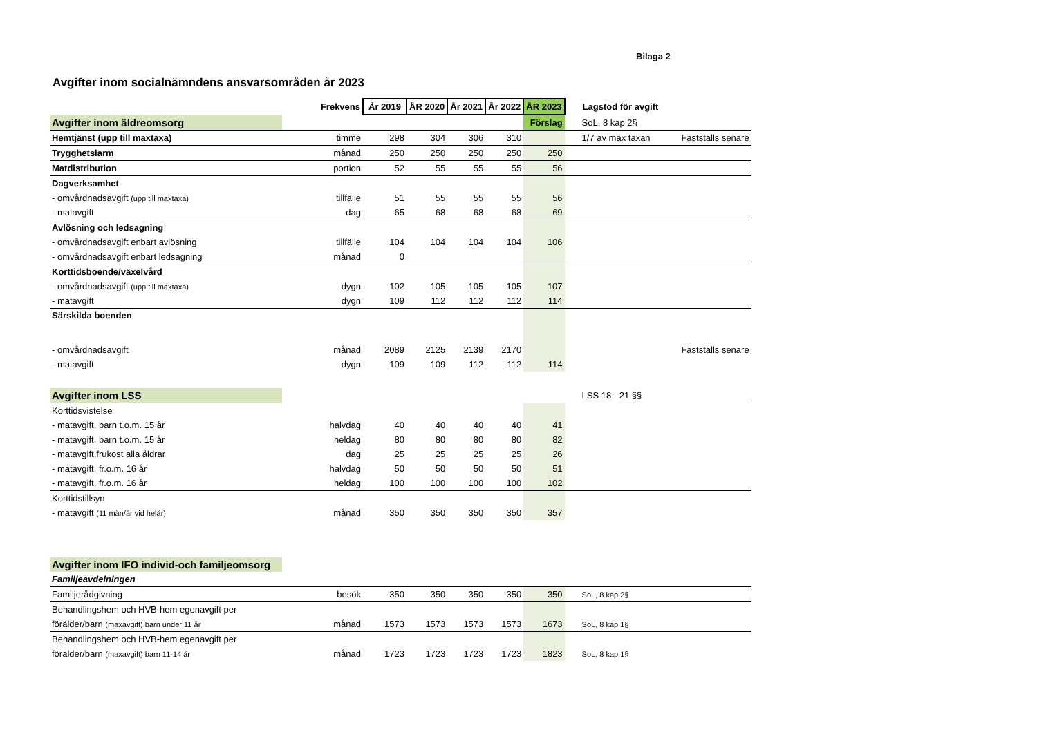Bilaga 2
Avgifter inom socialnämndens ansvarsområden år 2023
| | Frekvens | År 2019 | ÅR 2020 | År 2021 | År 2022 | ÅR 2023 | Lagstöd för avgift | |
| --- | --- | --- | --- | --- | --- | --- | --- | --- |
| Avgifter inom äldreomsorg | | | | | | Förslag | SoL, 8 kap 2§ | |
| Hemtjänst (upp till maxtaxa) | timme | 298 | 304 | 306 | 310 | | 1/7 av max taxan | Fastställs senare |
| Trygghetslarm | månad | 250 | 250 | 250 | 250 | 250 | | |
| Matdistribution | portion | 52 | 55 | 55 | 55 | 56 | | |
| Dagverksamhet | | | | | | | | |
| - omvårdnadsavgift (upp till maxtaxa) | tillfälle | 51 | 55 | 55 | 55 | 56 | | |
| - matavgift | dag | 65 | 68 | 68 | 68 | 69 | | |
| Avlösning och ledsagning | | | | | | | | |
| - omvårdnadsavgift enbart avlösning | tillfälle | 104 | 104 | 104 | 104 | 106 | | |
| - omvårdnadsavgift enbart ledsagning | månad | 0 | | | | | | |
| Korttidsboende/växelvård | | | | | | | | |
| - omvårdnadsavgift (upp till maxtaxa) | dygn | 102 | 105 | 105 | 105 | 107 | | |
| - matavgift | dygn | 109 | 112 | 112 | 112 | 114 | | |
| Särskilda boenden | | | | | | | | |
| - omvårdnadsavgift | månad | 2089 | 2125 | 2139 | 2170 | | | Fastställs senare |
| - matavgift | dygn | 109 | 109 | 112 | 112 | 114 | | |
| Avgifter inom LSS | | | | | | | LSS 18 - 21 §§ | |
| Korttidsvistelse | | | | | | | | |
| - matavgift, barn t.o.m. 15 år | halvdag | 40 | 40 | 40 | 40 | 41 | | |
| - matavgift, barn t.o.m. 15 år | heldag | 80 | 80 | 80 | 80 | 82 | | |
| - matavgift,frukost alla åldrar | dag | 25 | 25 | 25 | 25 | 26 | | |
| - matavgift, fr.o.m. 16 år | halvdag | 50 | 50 | 50 | 50 | 51 | | |
| - matavgift, fr.o.m. 16 år | heldag | 100 | 100 | 100 | 100 | 102 | | |
| Korttidstillsyn | | | | | | | | |
| - matavgift (11 mån/år vid helår) | månad | 350 | 350 | 350 | 350 | 357 | | |
| Avgifter inom IFO individ-och familjeomsorg | | | | | | | | |
| Familjeavdelningen | | | | | | | | |
| Familjerådgivning | besök | 350 | 350 | 350 | 350 | 350 | SoL, 8 kap 2§ | |
| Behandlingshem och HVB-hem egenavgift per | | | | | | | | |
| förälder/barn (maxavgift) barn under 11 år | månad | 1573 | 1573 | 1573 | 1573 | 1673 | SoL, 8 kap 1§ | |
| Behandlingshem och HVB-hem egenavgift per | | | | | | | | |
| förälder/barn (maxavgift) barn 11-14 år | månad | 1723 | 1723 | 1723 | 1723 | 1823 | SoL, 8 kap 1§ | |